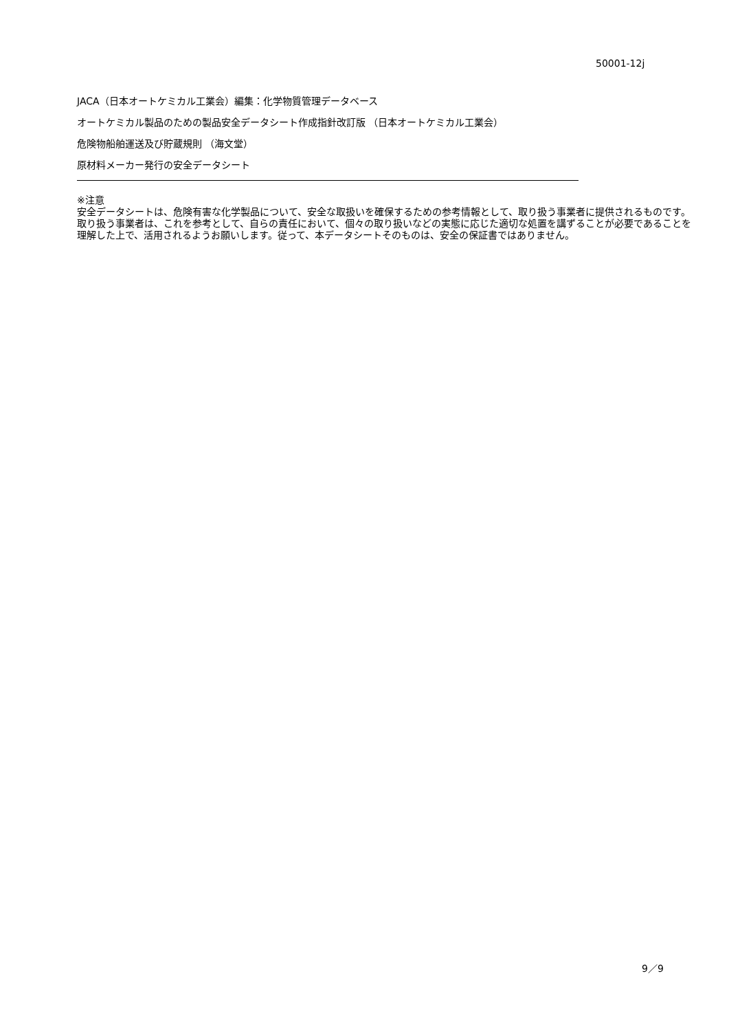50001-12j
JACA（日本オートケミカル工業会）編集：化学物質管理データベース
オートケミカル製品のための製品安全データシート作成指針改訂版 （日本オートケミカル工業会）
危険物船舶運送及び貯蔵規則 （海文堂）
原材料メーカー発行の安全データシート
※注意
安全データシートは、危険有害な化学製品について、安全な取扱いを確保するための参考情報として、取り扱う事業者に提供されるものです。取り扱う事業者は、これを参考として、自らの責任において、個々の取り扱いなどの実態に応じた適切な処置を講ずることが必要であることを理解した上で、活用されるようお願いします。従って、本データシートそのものは、安全の保証書ではありません。
9／9